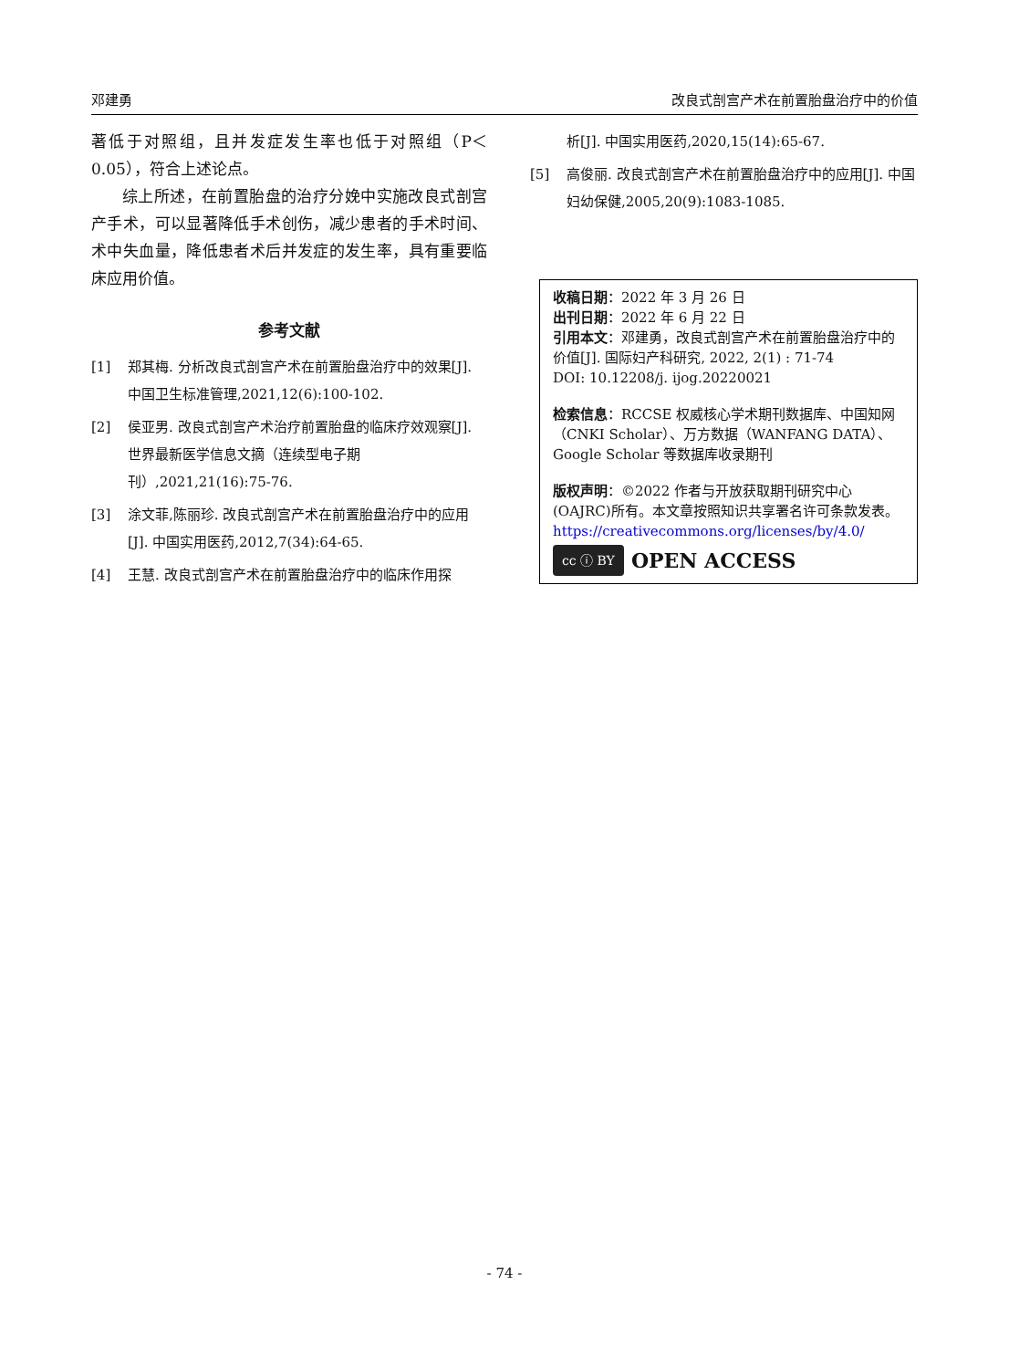邓建勇 改良式剖宫产术在前置胎盘治疗中的价值
著低于对照组，且并发症发生率也低于对照组（P＜0.05），符合上述论点。
综上所述，在前置胎盘的治疗分娩中实施改良式剖宫产手术，可以显著降低手术创伤，减少患者的手术时间、术中失血量，降低患者术后并发症的发生率，具有重要临床应用价值。
参考文献
[1] 郑其梅. 分析改良式剖宫产术在前置胎盘治疗中的效果[J]. 中国卫生标准管理,2021,12(6):100-102.
[2] 侯亚男. 改良式剖宫产术治疗前置胎盘的临床疗效观察[J]. 世界最新医学信息文摘（连续型电子期刊）,2021,21(16):75-76.
[3] 涂文菲,陈丽珍. 改良式剖宫产术在前置胎盘治疗中的应用[J]. 中国实用医药,2012,7(34):64-65.
[4] 王慧. 改良式剖宫产术在前置胎盘治疗中的临床作用探
析[J]. 中国实用医药,2020,15(14):65-67.
[5] 高俊丽. 改良式剖宫产术在前置胎盘治疗中的应用[J]. 中国妇幼保健,2005,20(9):1083-1085.
收稿日期：2022 年 3 月 26 日
出刊日期：2022 年 6 月 22 日
引用本文：邓建勇，改良式剖宫产术在前置胎盘治疗中的价值[J]. 国际妇产科研究, 2022, 2(1) : 71-74
DOI: 10.12208/j. ijog.20220021
检索信息：RCCSE 权威核心学术期刊数据库、中国知网（CNKI Scholar）、万方数据（WANFANG DATA）、Google Scholar 等数据库收录期刊
版权声明：©2022 作者与开放获取期刊研究中心(OAJRC)所有。本文章按照知识共享署名许可条款发表。https://creativecommons.org/licenses/by/4.0/
cc ⓘ BY OPEN ACCESS
- 74 -